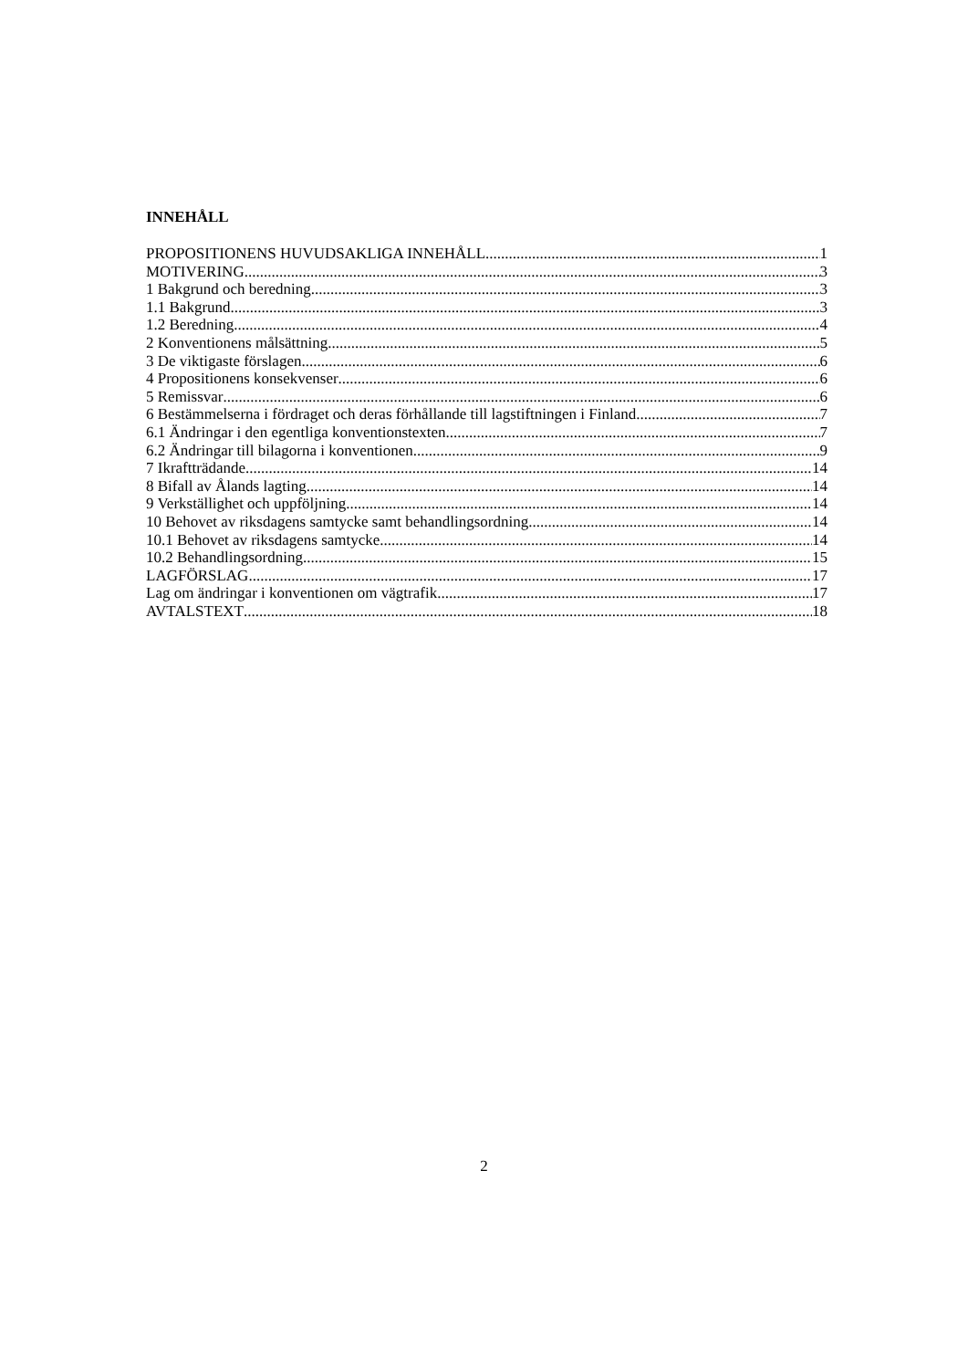INNEHÅLL
PROPOSITIONENS HUVUDSAKLIGA INNEHÅLL 1
MOTIVERING 3
1 Bakgrund och beredning 3
1.1 Bakgrund 3
1.2 Beredning 4
2 Konventionens målsättning 5
3 De viktigaste förslagen 6
4 Propositionens konsekvenser 6
5 Remissvar 6
6 Bestämmelserna i fördraget och deras förhållande till lagstiftningen i Finland 7
6.1 Ändringar i den egentliga konventionstexten 7
6.2 Ändringar till bilagorna i konventionen 9
7 Ikraftträdande 14
8 Bifall av Ålands lagting 14
9 Verkställighet och uppföljning 14
10 Behovet av riksdagens samtycke samt behandlingsordning 14
10.1 Behovet av riksdagens samtycke 14
10.2 Behandlingsordning 15
LAGFÖRSLAG 17
Lag om ändringar i konventionen om vägtrafik 17
AVTALSTEXT 18
2